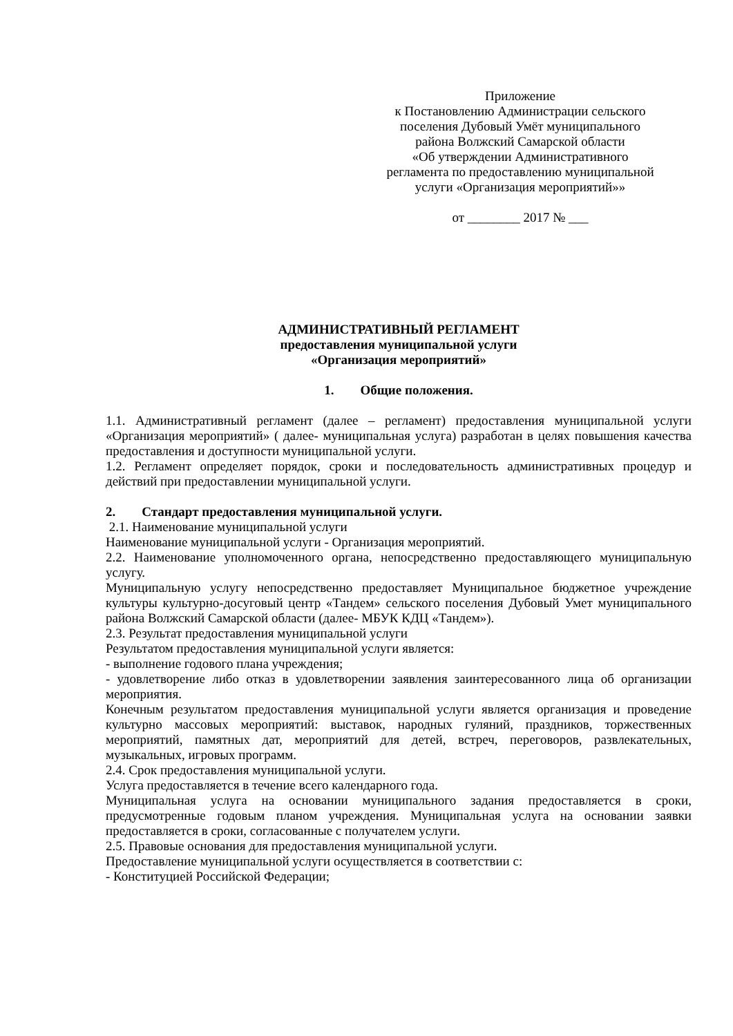Приложение
к Постановлению Администрации сельского
поселения Дубовый Умёт муниципального
района Волжский Самарской области
«Об утверждении Административного
регламента по предоставлению муниципальной
услуги «Организация мероприятий»»
от ________ 2017 № ___
АДМИНИСТРАТИВНЫЙ РЕГЛАМЕНТ
предоставления муниципальной услуги
«Организация мероприятий»
1. Общие положения.
1.1. Административный регламент (далее – регламент) предоставления муниципальной услуги «Организация мероприятий» ( далее- муниципальная услуга) разработан в целях повышения качества предоставления и доступности муниципальной услуги.
1.2. Регламент определяет порядок, сроки и последовательность административных процедур и действий при предоставлении муниципальной услуги.
2. Стандарт предоставления муниципальной услуги.
2.1. Наименование муниципальной услуги
Наименование муниципальной услуги - Организация мероприятий.
2.2. Наименование уполномоченного органа, непосредственно предоставляющего муниципальную услугу.
Муниципальную услугу непосредственно предоставляет Муниципальное бюджетное учреждение культуры культурно-досуговый центр «Тандем» сельского поселения Дубовый Умет муниципального района Волжский Самарской области (далее- МБУК КДЦ «Тандем»).
2.3. Результат предоставления муниципальной услуги
Результатом предоставления муниципальной услуги является:
- выполнение годового плана учреждения;
- удовлетворение либо отказ в удовлетворении заявления заинтересованного лица об организации мероприятия.
Конечным результатом предоставления муниципальной услуги является организация и проведение культурно массовых мероприятий: выставок, народных гуляний, праздников, торжественных мероприятий, памятных дат, мероприятий для детей, встреч, переговоров, развлекательных, музыкальных, игровых программ.
2.4. Срок предоставления муниципальной услуги.
Услуга предоставляется в течение всего календарного года.
Муниципальная услуга на основании муниципального задания предоставляется в сроки, предусмотренные годовым планом учреждения. Муниципальная услуга на основании заявки предоставляется в сроки, согласованные с получателем услуги.
2.5. Правовые основания для предоставления муниципальной услуги.
Предоставление муниципальной услуги осуществляется в соответствии с:
- Конституцией Российской Федерации;